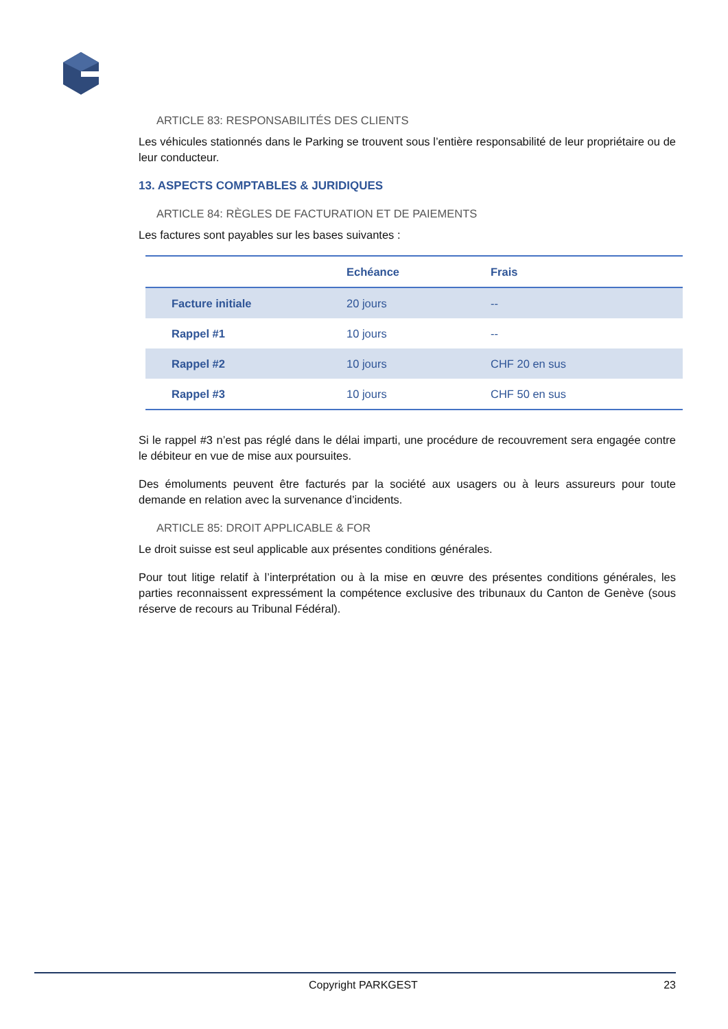ARTICLE 83: RESPONSABILITÉS DES CLIENTS
Les véhicules stationnés dans le Parking se trouvent sous l’entière responsabilité de leur propriétaire ou de leur conducteur.
13. ASPECTS COMPTABLES & JURIDIQUES
ARTICLE 84: RÈGLES DE FACTURATION ET DE PAIEMENTS
Les factures sont payables sur les bases suivantes :
| | Echéance | Frais |
| --- | --- | --- |
| Facture initiale | 20 jours | -- |
| Rappel #1 | 10 jours | -- |
| Rappel #2 | 10 jours | CHF 20 en sus |
| Rappel #3 | 10 jours | CHF 50 en sus |
Si le rappel #3 n’est pas réglé dans le délai imparti, une procédure de recouvrement sera engagée contre le débiteur en vue de mise aux poursuites.
Des émoluments peuvent être facturés par la société aux usagers ou à leurs assureurs pour toute demande en relation avec la survenance d’incidents.
ARTICLE 85: DROIT APPLICABLE & FOR
Le droit suisse est seul applicable aux présentes conditions générales.
Pour tout litige relatif à l’interprétation ou à la mise en œuvre des présentes conditions générales, les parties reconnaissent expressément la compétence exclusive des tribunaux du Canton de Genève (sous réserve de recours au Tribunal Fédéral).
Copyright PARKGEST 23